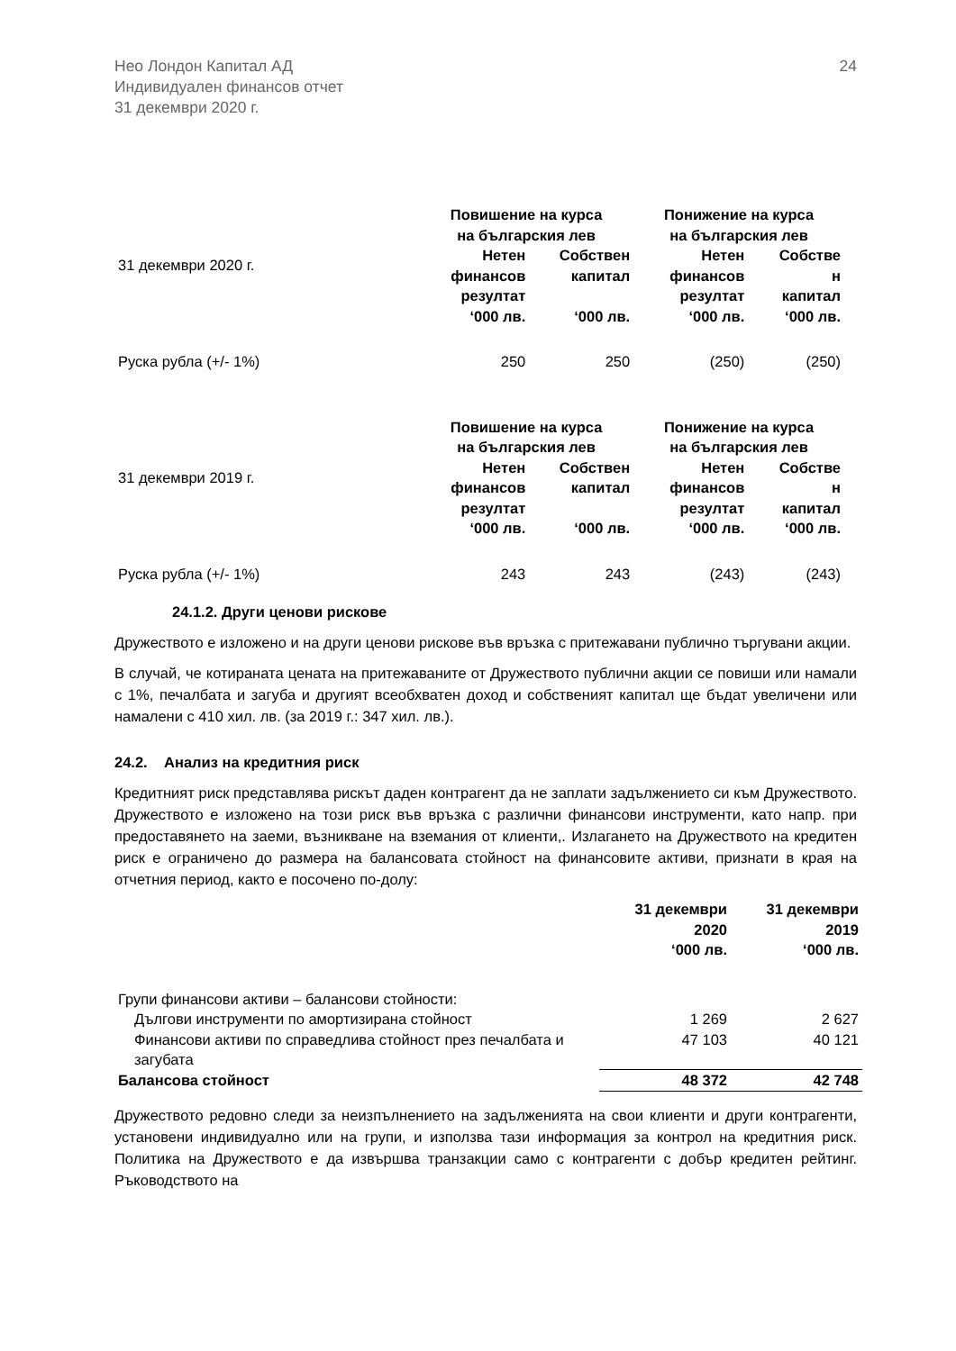Нео Лондон Капитал АД
Индивидуален финансов отчет
31 декември 2020 г.
24
| 31 декември 2020 г. | Повишение на курса на българския лев | | Понижение на курса на българския лев | |
| | Нетен финансов резултат ‘000 лв. | Собствен капитал ‘000 лв. | Нетен финансов резултат ‘000 лв. | Собстве н капитал ‘000 лв. |
| Руска рубла (+/- 1%) | 250 | 250 | (250) | (250) |
| 31 декември 2019 г. | Повишение на курса на българския лев | | Понижение на курса на българския лев | |
| | Нетен финансов резултат ‘000 лв. | Собствен капитал ‘000 лв. | Нетен финансов резултат ‘000 лв. | Собстве н капитал ‘000 лв. |
| Руска рубла (+/- 1%) | 243 | 243 | (243) | (243) |
24.1.2. Други ценови рискове
Дружеството е изложено и на други ценови рискове във връзка с притежавани публично търгувани акции.
В случай, че котираната цената на притежаваните от Дружеството публични акции се повиши или намали с 1%, печалбата и загуба и другият всеобхватен доход и собственият капитал ще бъдат увеличени или намалени с 410 хил. лв. (за 2019 г.: 347 хил. лв.).
24.2. Анализ на кредитния риск
Кредитният риск представлява рискът даден контрагент да не заплати задължението си към Дружеството. Дружеството е изложено на този риск във връзка с различни финансови инструменти, като напр. при предоставянето на заеми, възникване на вземания от клиенти,. Излагането на Дружеството на кредитен риск е ограничено до размера на балансовата стойност на финансовите активи, признати в края на отчетния период, както е посочено по-долу:
| | 31 декември 2020 ‘000 лв. | 31 декември 2019 ‘000 лв. |
| Групи финансови активи – балансови стойности: | | |
| Дългови инструменти по амортизирана стойност | 1 269 | 2 627 |
| Финансови активи по справедлива стойност през печалбата и загубата | 47 103 | 40 121 |
| Балансова стойност | 48 372 | 42 748 |
Дружеството редовно следи за неизпълнението на задълженията на свои клиенти и други контрагенти, установени индивидуално или на групи, и използва тази информация за контрол на кредитния риск. Политика на Дружеството е да извършва транзакции само с контрагенти с добър кредитен рейтинг. Ръководството на